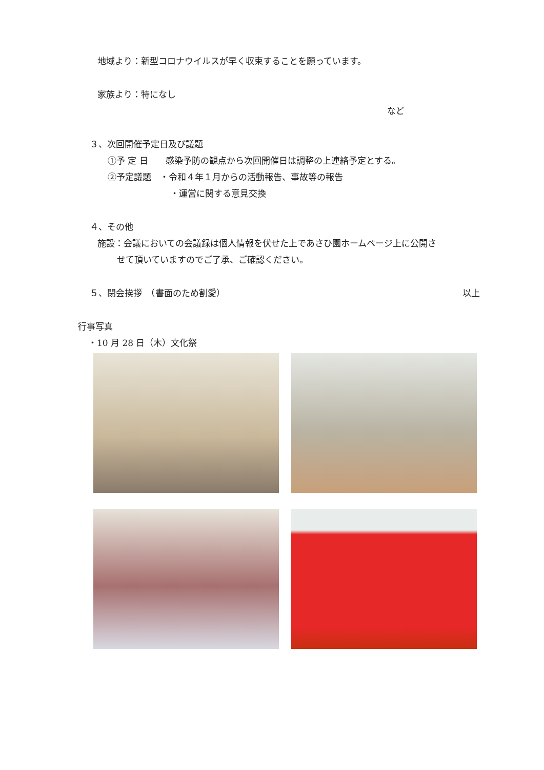地域より：新型コロナウイルスが早く収束することを願っています。
家族より：特になし
など
３、次回開催予定日及び議題
①予 定 日　　感染予防の観点から次回開催日は調整の上連絡予定とする。
②予定議題　・令和４年１月からの活動報告、事故等の報告
・運営に関する意見交換
４、その他
施設：会議においての会議録は個人情報を伏せた上であさひ園ホームページ上に公開さ
せて頂いていますのでご了承、ご確認ください。
５、閉会挨拶　（書面のため割愛） 以上
行事写真
・10 月 28 日（木）文化祭